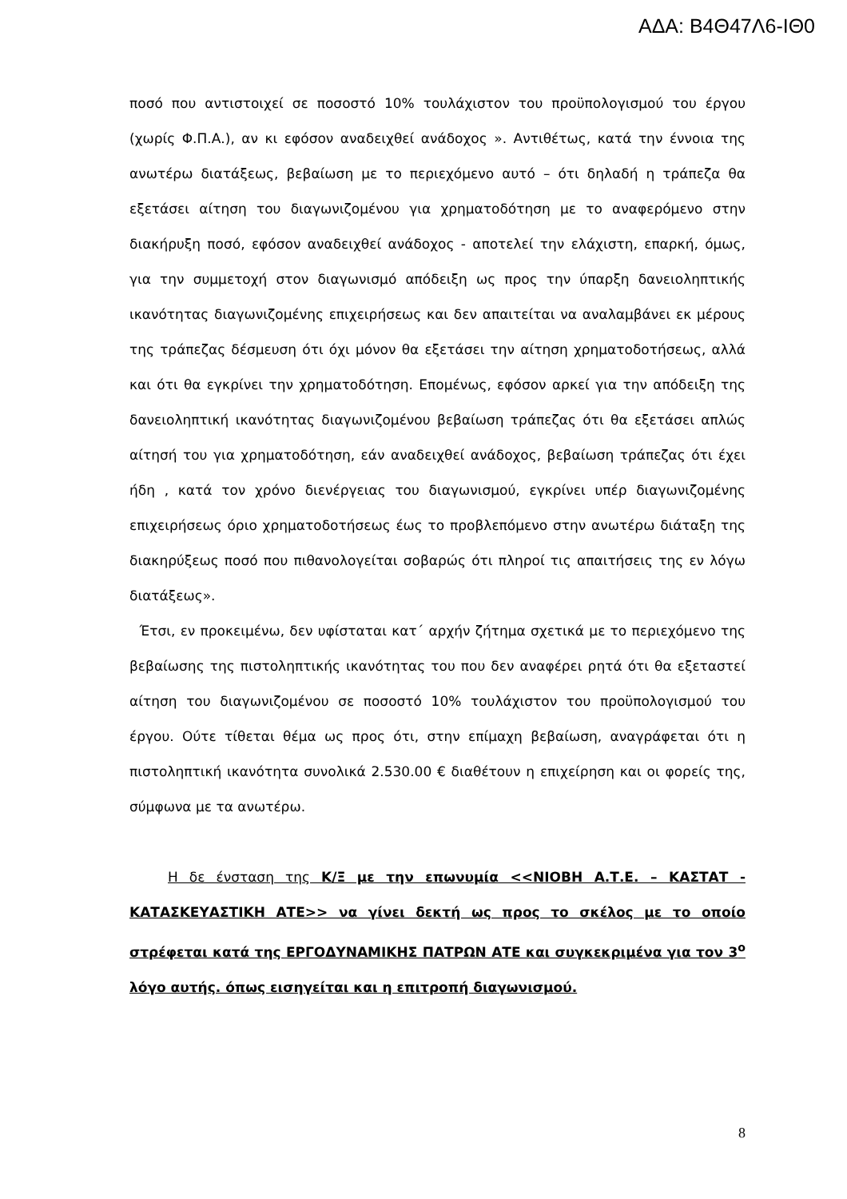ΑΔΑ: Β4Θ47Λ6-ΙΘ0
ποσό που αντιστοιχεί σε ποσοστό 10% τουλάχιστον του προϋπολογισμού του έργου (χωρίς Φ.Π.Α.), αν κι εφόσον αναδειχθεί ανάδοχος ». Αντιθέτως, κατά την έννοια της ανωτέρω διατάξεως, βεβαίωση με το περιεχόμενο αυτό – ότι δηλαδή η τράπεζα θα εξετάσει αίτηση του διαγωνιζομένου για χρηματοδότηση με το αναφερόμενο στην διακήρυξη ποσό, εφόσον αναδειχθεί ανάδοχος - αποτελεί την ελάχιστη, επαρκή, όμως, για την συμμετοχή στον διαγωνισμό απόδειξη ως προς την ύπαρξη δανειοληπτικής ικανότητας διαγωνιζομένης επιχειρήσεως και δεν απαιτείται να αναλαμβάνει εκ μέρους της τράπεζας δέσμευση ότι όχι μόνον θα εξετάσει την αίτηση χρηματοδοτήσεως, αλλά και ότι θα εγκρίνει την χρηματοδότηση. Επομένως, εφόσον αρκεί για την απόδειξη της δανειοληπτική ικανότητας διαγωνιζομένου βεβαίωση τράπεζας ότι θα εξετάσει απλώς αίτησή του για χρηματοδότηση, εάν αναδειχθεί ανάδοχος, βεβαίωση τράπεζας ότι έχει ήδη , κατά τον χρόνο διενέργειας του διαγωνισμού, εγκρίνει υπέρ διαγωνιζομένης επιχειρήσεως όριο χρηματοδοτήσεως έως το προβλεπόμενο στην ανωτέρω διάταξη της διακηρύξεως ποσό που πιθανολογείται σοβαρώς ότι πληροί τις απαιτήσεις της εν λόγω διατάξεως».
Έτσι, εν προκειμένω, δεν υφίσταται κατ΄ αρχήν ζήτημα σχετικά με το περιεχόμενο της βεβαίωσης της πιστοληπτικής ικανότητας του που δεν αναφέρει ρητά ότι θα εξεταστεί αίτηση του διαγωνιζομένου σε ποσοστό 10% τουλάχιστον του προϋπολογισμού του έργου. Ούτε τίθεται θέμα ως προς ότι, στην επίμαχη βεβαίωση, αναγράφεται ότι η πιστοληπτική ικανότητα συνολικά 2.530.00 € διαθέτουν η επιχείρηση και οι φορείς της, σύμφωνα με τα ανωτέρω.
Η δε ένσταση της Κ/Ξ με την επωνυμία <<ΝΙΟΒΗ Α.Τ.Ε. – ΚΑΣΤΑΤ - ΚΑΤΑΣΚΕΥΑΣΤΙΚΗ ΑΤΕ>> να γίνει δεκτή ως προς το σκέλος με το οποίο στρέφεται κατά της ΕΡΓΟΔΥΝΑΜΙΚΗΣ ΠΑΤΡΩΝ ΑΤΕ και συγκεκριμένα για τον 3<sup>ο</sup> λόγο αυτής. όπως εισηγείται και η επιτροπή διαγωνισμού.
8